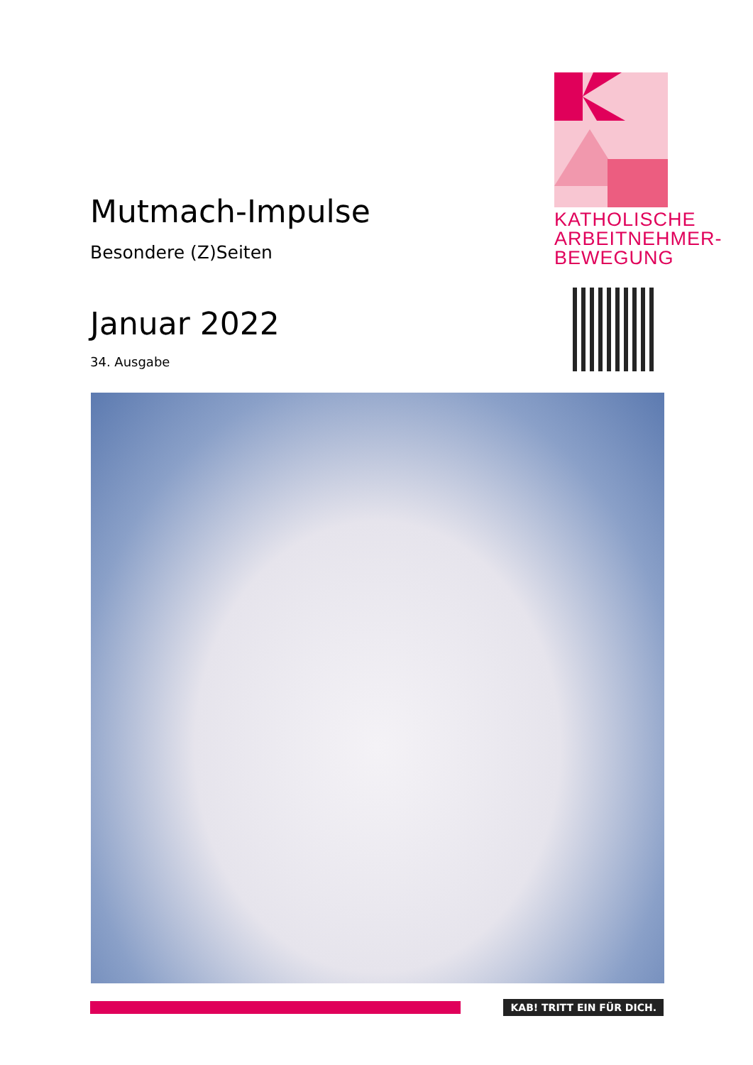Mutmach-Impulse
Besondere (Z)Seiten
Januar 2022
34. Ausgabe
KATHOLISCHE
ARBEITNEHMER-
BEWEGUNG
KAB! TRITT EIN FÜR DICH.